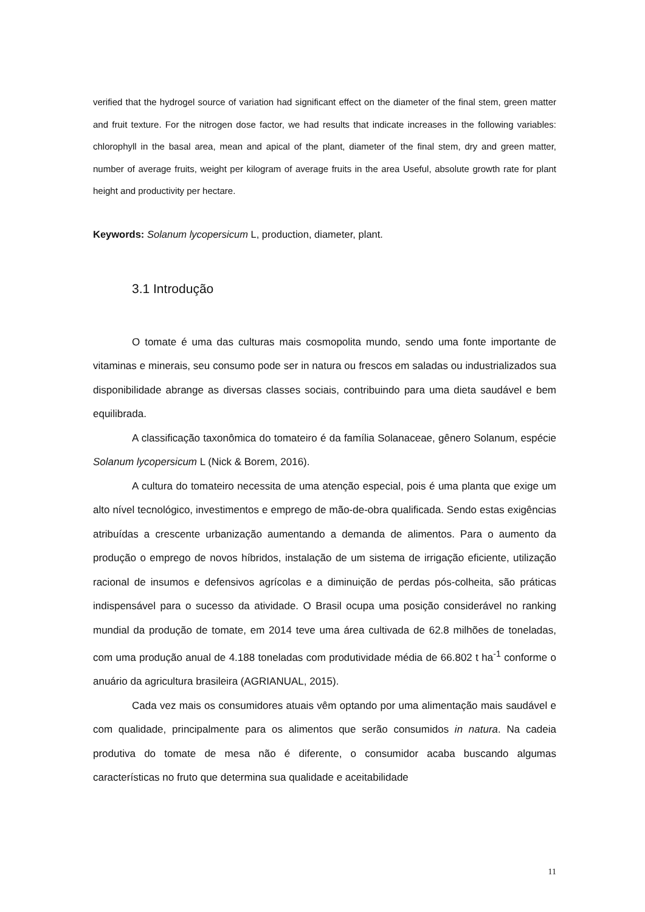verified that the hydrogel source of variation had significant effect on the diameter of the final stem, green matter and fruit texture. For the nitrogen dose factor, we had results that indicate increases in the following variables: chlorophyll in the basal area, mean and apical of the plant, diameter of the final stem, dry and green matter, number of average fruits, weight per kilogram of average fruits in the area Useful, absolute growth rate for plant height and productivity per hectare.
Keywords: Solanum lycopersicum L, production, diameter, plant.
3.1 Introdução
O tomate é uma das culturas mais cosmopolita mundo, sendo uma fonte importante de vitaminas e minerais, seu consumo pode ser in natura ou frescos em saladas ou industrializados sua disponibilidade abrange as diversas classes sociais, contribuindo para uma dieta saudável e bem equilibrada.
A classificação taxonômica do tomateiro é da família Solanaceae, gênero Solanum, espécie Solanum lycopersicum L (Nick & Borem, 2016).
A cultura do tomateiro necessita de uma atenção especial, pois é uma planta que exige um alto nível tecnológico, investimentos e emprego de mão-de-obra qualificada. Sendo estas exigências atribuídas a crescente urbanização aumentando a demanda de alimentos. Para o aumento da produção o emprego de novos híbridos, instalação de um sistema de irrigação eficiente, utilização racional de insumos e defensivos agrícolas e a diminuição de perdas pós-colheita, são práticas indispensável para o sucesso da atividade. O Brasil ocupa uma posição considerável no ranking mundial da produção de tomate, em 2014 teve uma área cultivada de 62.8 milhões de toneladas, com uma produção anual de 4.188 toneladas com produtividade média de 66.802 t ha<sup>-1</sup> conforme o anuário da agricultura brasileira (AGRIANUAL, 2015).
Cada vez mais os consumidores atuais vêm optando por uma alimentação mais saudável e com qualidade, principalmente para os alimentos que serão consumidos in natura. Na cadeia produtiva do tomate de mesa não é diferente, o consumidor acaba buscando algumas características no fruto que determina sua qualidade e aceitabilidade
11